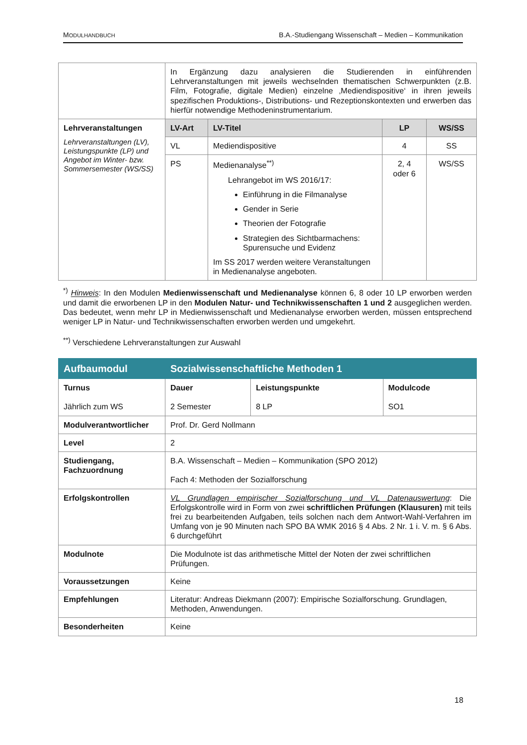MODULHANDBUCH B.A.-Studiengang Wissenschaft – Medien – Kommunikation
| | In Ergänzung dazu analysieren die Studierenden in einführenden Lehrveranstaltungen mit jeweils wechselnden thematischen Schwerpunkten (z.B. Film, Fotografie, digitale Medien) einzelne ‚Mediendispositive‘ in ihren jeweils spezifischen Produktions-, Distributions- und Rezeptionskontexten und erwerben das hierfür notwendige Methodeninstrumentarium. | | | |
| Lehrveranstaltungen Lehrveranstaltungen (LV), Leistungspunkte (LP) und Angebot im Winter- bzw. Sommersemester (WS/SS) | LV-Art | LV-Titel | LP | WS/SS |
| | VL | Mediendispositive | 4 | SS |
| | PS | Medienanalyse<sup>**)</sup> Lehrangebot im WS 2016/17: Einführung in die Filmanalyse Gender in Serie Theorien der Fotografie Strategien des Sichtbarmachens: Spurensuche und Evidenz Im SS 2017 werden weitere Veranstaltungen in Medienanalyse angeboten. | 2, 4 oder 6 | WS/SS |
<sup>*)</sup> Hinweis: In den Modulen Medienwissenschaft und Medienanalyse können 6, 8 oder 10 LP erworben werden und damit die erworbenen LP in den Modulen Natur- und Technikwissenschaften 1 und 2 ausgeglichen werden. Das bedeutet, wenn mehr LP in Medienwissenschaft und Medienanalyse erworben werden, müssen entsprechend weniger LP in Natur- und Technikwissenschaften erworben werden und umgekehrt.
<sup>**)</sup> Verschiedene Lehrveranstaltungen zur Auswahl
| Aufbaumodul | Sozialwissenschaftliche Methoden 1 | | |
| Turnus Jährlich zum WS | Dauer 2 Semester | Leistungspunkte 8 LP | Modulcode SO1 |
| Modulverantwortlicher | Prof. Dr. Gerd Nollmann | | |
| Level | 2 | | |
| Studiengang, Fachzuordnung | B.A. Wissenschaft – Medien – Kommunikation (SPO 2012) Fach 4: Methoden der Sozialforschung | | |
| Erfolgskontrollen | VL Grundlagen empirischer Sozialforschung und VL Datenauswertung : Die Erfolgskontrolle wird in Form von zwei schriftlichen Prüfungen (Klausuren) mit teils frei zu bearbeitenden Aufgaben, teils solchen nach dem Antwort-Wahl-Verfahren im Umfang von je 90 Minuten nach SPO BA WMK 2016 § 4 Abs. 2 Nr. 1 i. V. m. § 6 Abs. 6 durchgeführt | | |
| Modulnote | Die Modulnote ist das arithmetische Mittel der Noten der zwei schriftlichen Prüfungen. | | |
| Voraussetzungen | Keine | | |
| Empfehlungen | Literatur: Andreas Diekmann (2007): Empirische Sozialforschung. Grundlagen, Methoden, Anwendungen. | | |
| Besonderheiten | Keine | | |
18